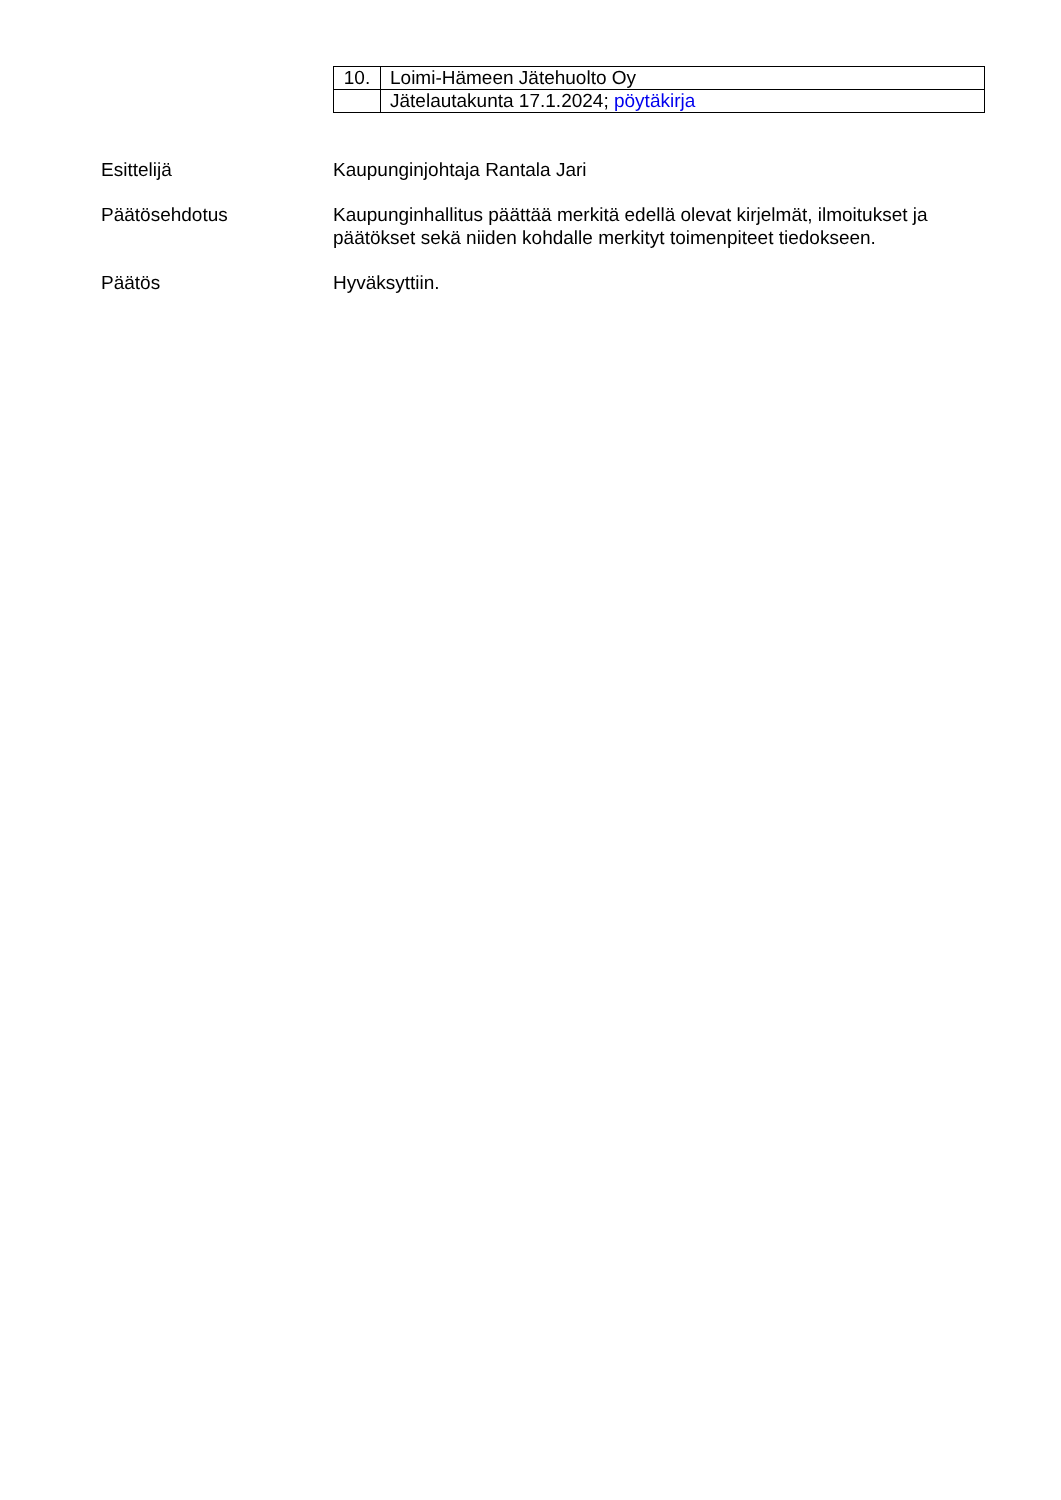| 10. | Loimi-Hämeen Jätehuolto Oy |
| | Jätelautakunta 17.1.2024; pöytäkirja |
Esittelijä Kaupunginjohtaja Rantala Jari
Päätösehdotus Kaupunginhallitus päättää merkitä edellä olevat kirjelmät, ilmoitukset ja päätökset sekä niiden kohdalle merkityt toimenpiteet tiedokseen.
Päätös Hyväksyttiin.